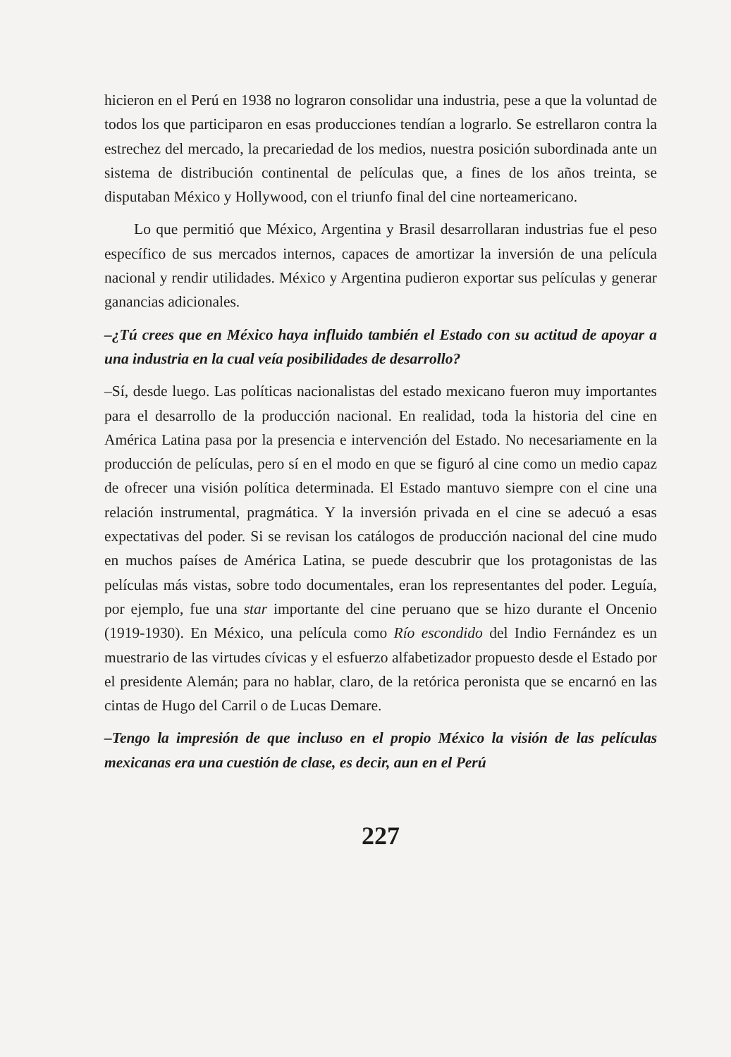hicieron en el Perú en 1938 no lograron consolidar una industria, pese a que la voluntad de todos los que participaron en esas producciones tendían a lograrlo. Se estrellaron contra la estrechez del mercado, la precariedad de los medios, nuestra posición subordinada ante un sistema de distribución continental de películas que, a fines de los años treinta, se disputaban México y Hollywood, con el triunfo final del cine norteamericano.
Lo que permitió que México, Argentina y Brasil desarrollaran industrias fue el peso específico de sus mercados internos, capaces de amortizar la inversión de una película nacional y rendir utilidades. México y Argentina pudieron exportar sus películas y generar ganancias adicionales.
–¿Tú crees que en México haya influido también el Estado con su actitud de apoyar a una industria en la cual veía posibilidades de desarrollo?
–Sí, desde luego. Las políticas nacionalistas del estado mexicano fueron muy importantes para el desarrollo de la producción nacional. En realidad, toda la historia del cine en América Latina pasa por la presencia e intervención del Estado. No necesariamente en la producción de películas, pero sí en el modo en que se figuró al cine como un medio capaz de ofrecer una visión política determinada. El Estado mantuvo siempre con el cine una relación instrumental, pragmática. Y la inversión privada en el cine se adecuó a esas expectativas del poder. Si se revisan los catálogos de producción nacional del cine mudo en muchos países de América Latina, se puede descubrir que los protagonistas de las películas más vistas, sobre todo documentales, eran los representantes del poder. Leguía, por ejemplo, fue una star importante del cine peruano que se hizo durante el Oncenio (1919-1930). En México, una película como Río escondido del Indio Fernández es un muestrario de las virtudes cívicas y el esfuerzo alfabetizador propuesto desde el Estado por el presidente Alemán; para no hablar, claro, de la retórica peronista que se encarnó en las cintas de Hugo del Carril o de Lucas Demare.
–Tengo la impresión de que incluso en el propio México la visión de las películas mexicanas era una cuestión de clase, es decir, aun en el Perú
227